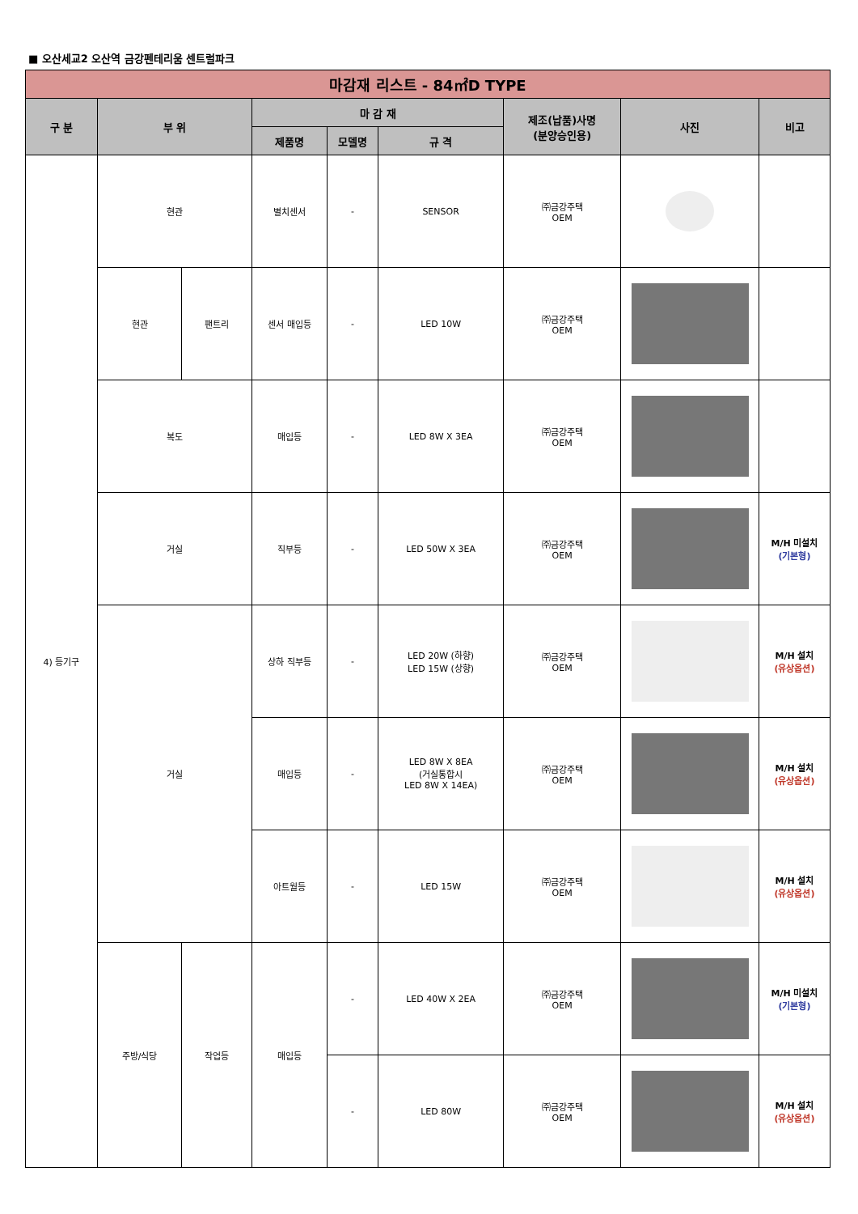■ 오산세교2 오산역 금강펜테리움 센트럴파크
| 마감재 리스트 - 84㎡D TYPE | | | | | | | | |
| --- | --- | --- | --- | --- | --- | --- | --- | --- |
| 구 분 | 부 위 | | 마 감 재 | | | 제조(납품)사명 (분양승인용) | 사진 | 비고 |
| | | | 제품명 | 모델명 | 규 격 | | | |
| 4) 등기구 | 현관 | | 별치센서 | - | SENSOR | ㈜금강주택 OEM | | |
| | 현관 | 팬트리 | 센서 매입등 | - | LED 10W | ㈜금강주택 OEM | | |
| | 복도 | | 매입등 | - | LED 8W X 3EA | ㈜금강주택 OEM | | |
| | 거실 | | 직부등 | - | LED 50W X 3EA | ㈜금강주택 OEM | | M/H 미설치 (기본형) |
| | 거실 | | 상하 직부등 | - | LED 20W (하향) LED 15W (상향) | ㈜금강주택 OEM | | M/H 설치 (유상옵션) |
| | | | 매입등 | - | LED 8W X 8EA (거실통합시 LED 8W X 14EA) | ㈜금강주택 OEM | | M/H 설치 (유상옵션) |
| | | | 아트월등 | - | LED 15W | ㈜금강주택 OEM | | M/H 설치 (유상옵션) |
| | 주방/식당 | 작업등 | 매입등 | - | LED 40W X 2EA | ㈜금강주택 OEM | | M/H 미설치 (기본형) |
| | | | | - | LED 80W | ㈜금강주택 OEM | | M/H 설치 (유상옵션) |